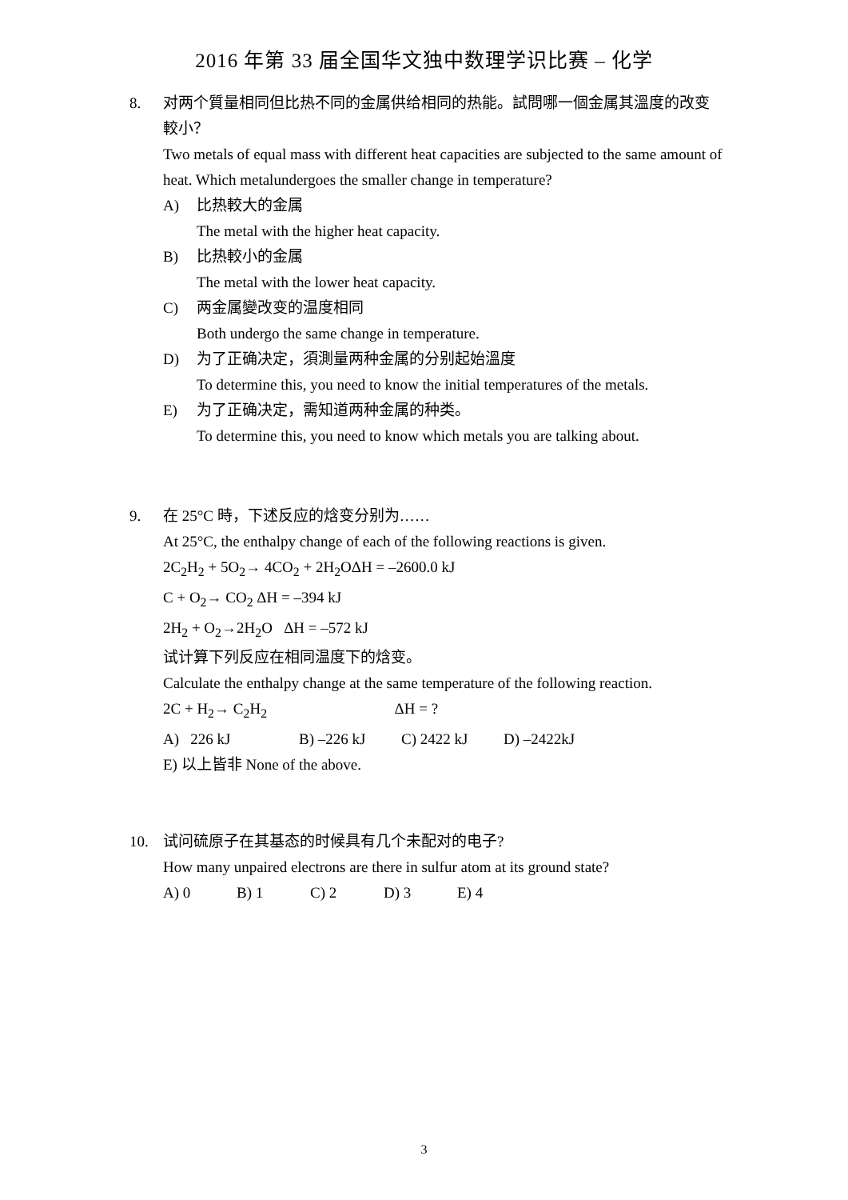2016 年第 33 届全国华文独中数理学识比赛 – 化学
8. 对两个質量相同但比热不同的金属供给相同的热能。試問哪一個金属其溫度的改变較小？
Two metals of equal mass with different heat capacities are subjected to the same amount of heat. Which metalundergoes the smaller change in temperature?
A) 比热較大的金属
The metal with the higher heat capacity.
B) 比热較小的金属
The metal with the lower heat capacity.
C) 两金属變改变的温度相同
Both undergo the same change in temperature.
D) 为了正确决定，須測量两种金属的分别起始溫度
To determine this, you need to know the initial temperatures of the metals.
E) 为了正确决定，需知道两种金属的种类。
To determine this, you need to know which metals you are talking about.
9.
在 25°C 時，下述反应的焓变分别为……
At 25°C, the enthalpy change of each of the following reactions is given.
2C<sub>2</sub>H<sub>2</sub> + 5O<sub>2</sub>→ 4CO<sub>2</sub> + 2H<sub>2</sub>OΔH = –2600.0 kJ
C + O<sub>2</sub>→ CO<sub>2</sub> ΔH = –394 kJ
2H<sub>2</sub> + O<sub>2</sub>→2H<sub>2</sub>O ΔH = –572 kJ
试计算下列反应在相同温度下的焓变。
Calculate the enthalpy change at the same temperature of the following reaction.
2C + H<sub>2</sub>→ C<sub>2</sub>H<sub>2</sub> ΔH = ?
A) 226 kJ B) –226 kJ C) 2422 kJ D) –2422kJ
E) 以上皆非 None of the above.
10.
试问硫原子在其基态的时候具有几个未配对的电子?
How many unpaired electrons are there in sulfur atom at its ground state?
A) 0 B) 1 C) 2 D) 3 E) 4
3